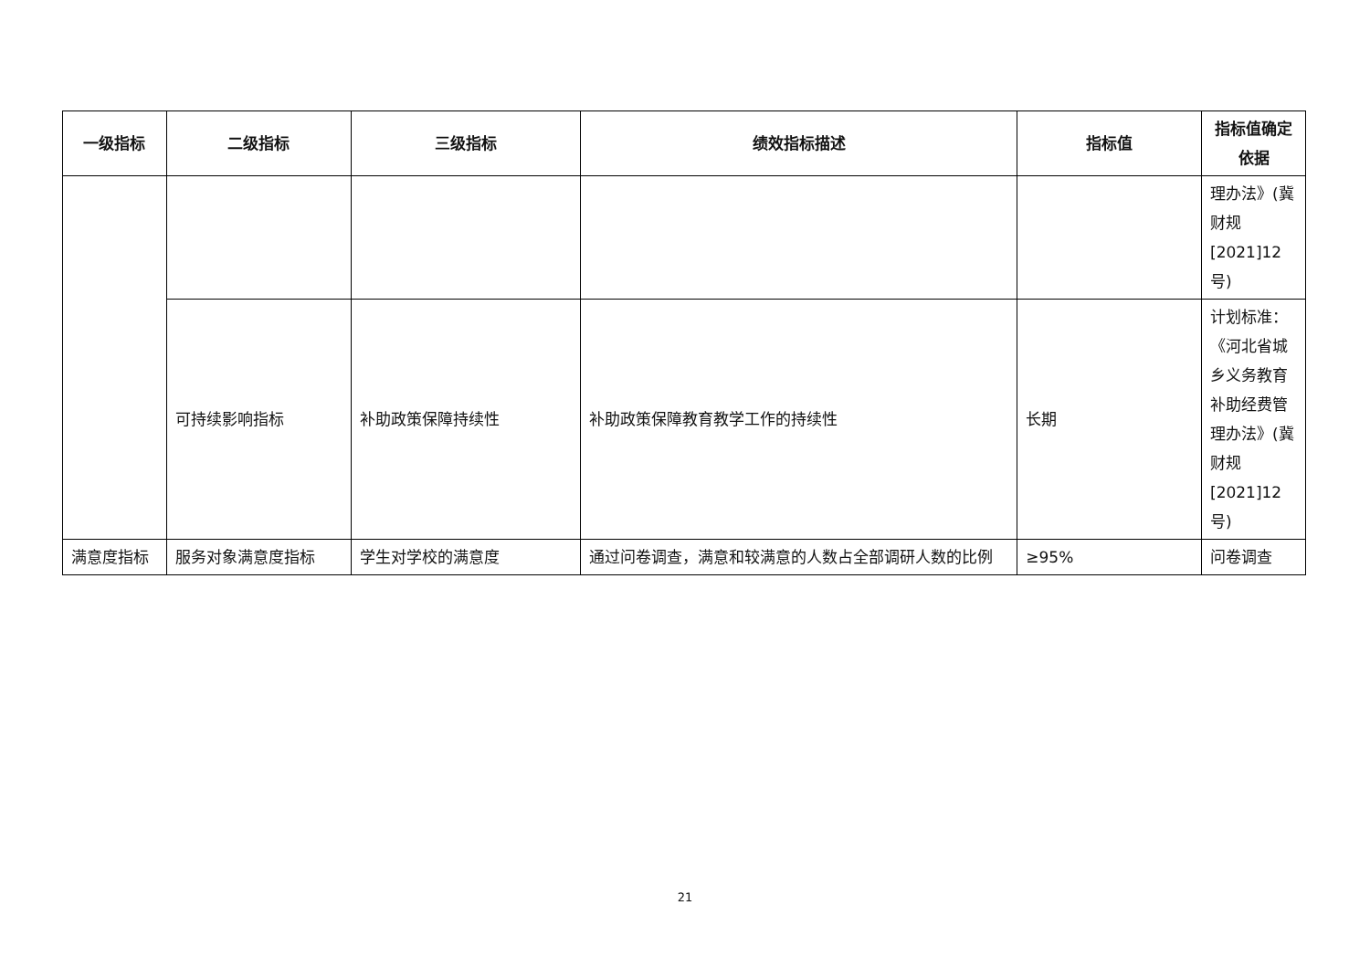| 一级指标 | 二级指标 | 三级指标 | 绩效指标描述 | 指标值 | 指标值确定依据 |
| --- | --- | --- | --- | --- | --- |
| | | | | | 理办法》(冀财规[2021]12号) |
| | 可持续影响指标 | 补助政策保障持续性 | 补助政策保障教育教学工作的持续性 | 长期 | 计划标准：《河北省城乡义务教育补助经费管理办法》(冀财规[2021]12号) |
| 满意度指标 | 服务对象满意度指标 | 学生对学校的满意度 | 通过问卷调查，满意和较满意的人数占全部调研人数的比例 | ≥95% | 问卷调查 |
21